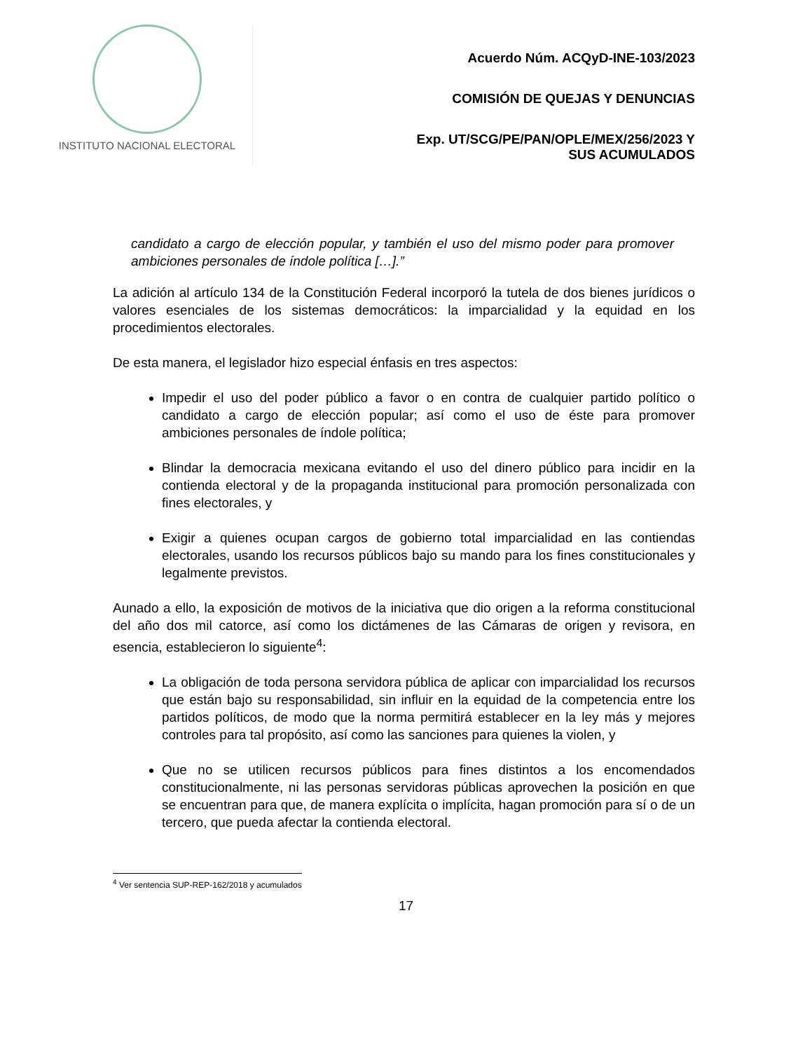INSTITUTO NACIONAL ELECTORAL
Acuerdo Núm. ACQyD-INE-103/2023
COMISIÓN DE QUEJAS Y DENUNCIAS
Exp. UT/SCG/PE/PAN/OPLE/MEX/256/2023 Y
SUS ACUMULADOS
candidato a cargo de elección popular, y también el uso del mismo poder para promover ambiciones personales de índole política […].”
La adición al artículo 134 de la Constitución Federal incorporó la tutela de dos bienes jurídicos o valores esenciales de los sistemas democráticos: la imparcialidad y la equidad en los procedimientos electorales.
De esta manera, el legislador hizo especial énfasis en tres aspectos:
Impedir el uso del poder público a favor o en contra de cualquier partido político o candidato a cargo de elección popular; así como el uso de éste para promover ambiciones personales de índole política;
Blindar la democracia mexicana evitando el uso del dinero público para incidir en la contienda electoral y de la propaganda institucional para promoción personalizada con fines electorales, y
Exigir a quienes ocupan cargos de gobierno total imparcialidad en las contiendas electorales, usando los recursos públicos bajo su mando para los fines constitucionales y legalmente previstos.
Aunado a ello, la exposición de motivos de la iniciativa que dio origen a la reforma constitucional del año dos mil catorce, así como los dictámenes de las Cámaras de origen y revisora, en esencia, establecieron lo siguiente<sup>4</sup>:
La obligación de toda persona servidora pública de aplicar con imparcialidad los recursos que están bajo su responsabilidad, sin influir en la equidad de la competencia entre los partidos políticos, de modo que la norma permitirá establecer en la ley más y mejores controles para tal propósito, así como las sanciones para quienes la violen, y
Que no se utilicen recursos públicos para fines distintos a los encomendados constitucionalmente, ni las personas servidoras públicas aprovechen la posición en que se encuentran para que, de manera explícita o implícita, hagan promoción para sí o de un tercero, que pueda afectar la contienda electoral.
<sup>4</sup> Ver sentencia SUP-REP-162/2018 y acumulados
17